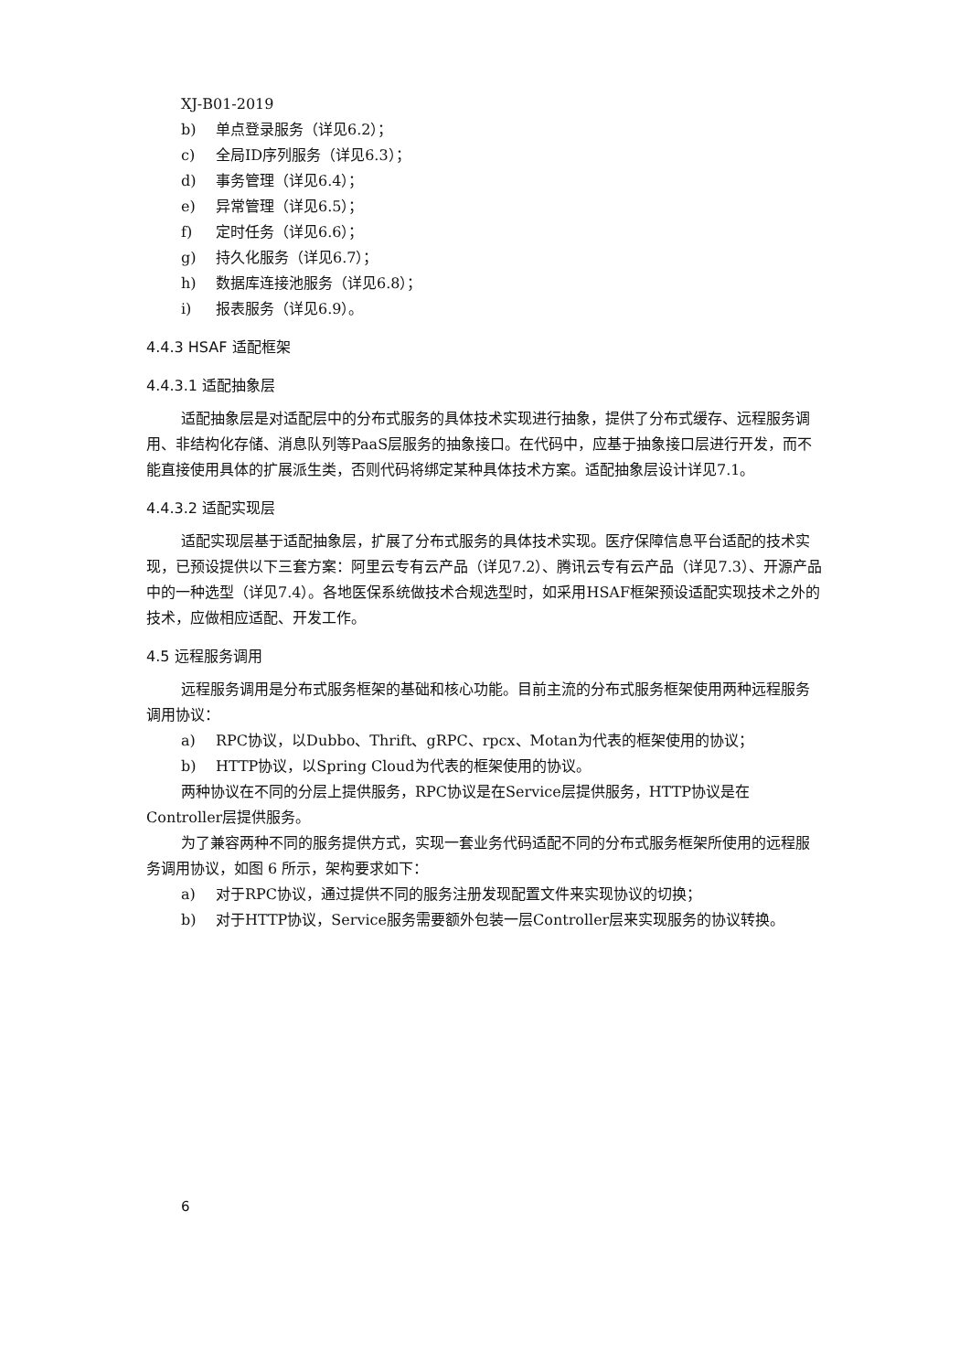XJ-B01-2019
b) 单点登录服务（详见6.2）；
c) 全局ID序列服务（详见6.3）；
d) 事务管理（详见6.4）；
e) 异常管理（详见6.5）；
f) 定时任务（详见6.6）；
g) 持久化服务（详见6.7）；
h) 数据库连接池服务（详见6.8）；
i) 报表服务（详见6.9）。
4.4.3 HSAF 适配框架
4.4.3.1 适配抽象层
适配抽象层是对适配层中的分布式服务的具体技术实现进行抽象，提供了分布式缓存、远程服务调用、非结构化存储、消息队列等PaaS层服务的抽象接口。在代码中，应基于抽象接口层进行开发，而不能直接使用具体的扩展派生类，否则代码将绑定某种具体技术方案。适配抽象层设计详见7.1。
4.4.3.2 适配实现层
适配实现层基于适配抽象层，扩展了分布式服务的具体技术实现。医疗保障信息平台适配的技术实现，已预设提供以下三套方案：阿里云专有云产品（详见7.2）、腾讯云专有云产品（详见7.3）、开源产品中的一种选型（详见7.4）。各地医保系统做技术合规选型时，如采用HSAF框架预设适配实现技术之外的技术，应做相应适配、开发工作。
4.5 远程服务调用
远程服务调用是分布式服务框架的基础和核心功能。目前主流的分布式服务框架使用两种远程服务调用协议：
a) RPC协议，以Dubbo、Thrift、gRPC、rpcx、Motan为代表的框架使用的协议；
b) HTTP协议，以Spring Cloud为代表的框架使用的协议。
两种协议在不同的分层上提供服务，RPC协议是在Service层提供服务，HTTP协议是在Controller层提供服务。
为了兼容两种不同的服务提供方式，实现一套业务代码适配不同的分布式服务框架所使用的远程服务调用协议，如图 6 所示，架构要求如下：
a) 对于RPC协议，通过提供不同的服务注册发现配置文件来实现协议的切换；
b) 对于HTTP协议，Service服务需要额外包装一层Controller层来实现服务的协议转换。
6